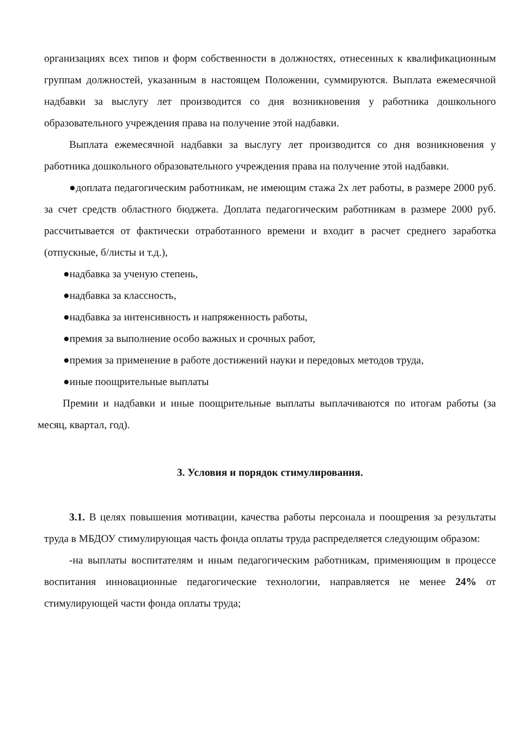организациях всех типов и форм собственности в должностях, отнесенных к квалификационным группам должностей, указанным в настоящем Положении, суммируются. Выплата ежемесячной надбавки за выслугу лет производится со дня возникновения у работника дошкольного образовательного учреждения права на получение этой надбавки.
Выплата ежемесячной надбавки за выслугу лет производится со дня возникновения у работника дошкольного образовательного учреждения права на получение этой надбавки.
●доплата педагогическим работникам, не имеющим стажа 2х лет работы, в размере 2000 руб. за счет средств областного бюджета. Доплата педагогическим работникам в размере 2000 руб. рассчитывается от фактически отработанного времени и входит в расчет среднего заработка (отпускные, б/листы и т.д.),
●надбавка за ученую степень,
●надбавка за классность,
●надбавка за интенсивность и напряженность работы,
●премия за выполнение особо важных и срочных работ,
●премия за применение в работе достижений науки и передовых методов труда,
●иные поощрительные выплаты
Премии и надбавки и иные поощрительные выплаты выплачиваются по итогам работы (за месяц, квартал, год).
3. Условия и порядок стимулирования.
3.1. В целях повышения мотивации, качества работы персонала и поощрения за результаты труда в МБДОУ стимулирующая часть фонда оплаты труда распределяется следующим образом:
-на выплаты воспитателям и иным педагогическим работникам, применяющим в процессе воспитания инновационные педагогические технологии, направляется не менее 24% от стимулирующей части фонда оплаты труда;